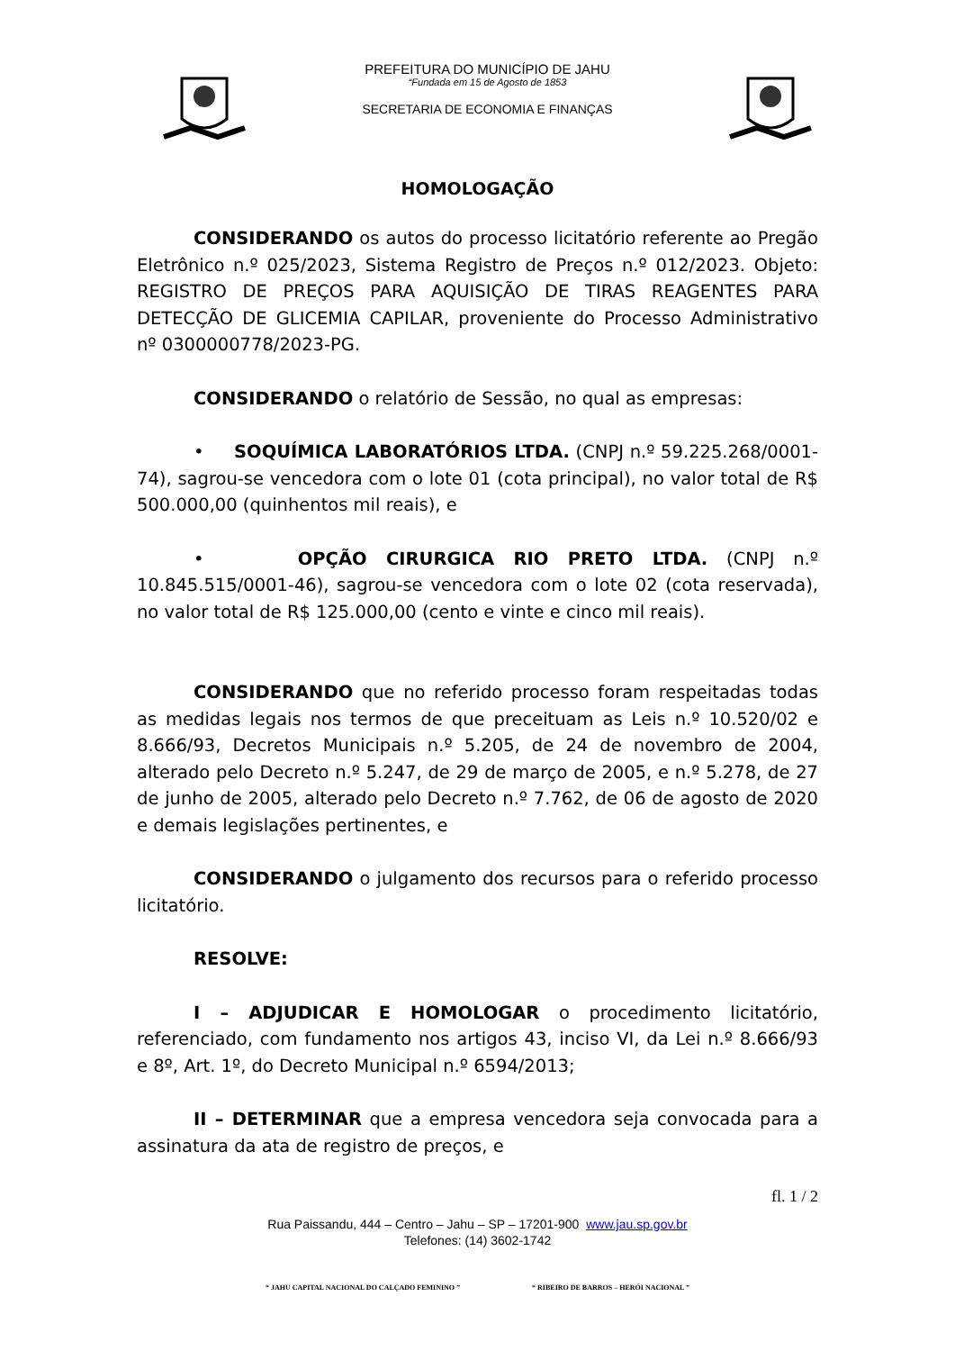PREFEITURA DO MUNICÍPIO DE JAHU
“Fundada em 15 de Agosto de 1853
SECRETARIA DE ECONOMIA E FINANÇAS
HOMOLOGAÇÃO
CONSIDERANDO os autos do processo licitatório referente ao Pregão Eletrônico n.º 025/2023, Sistema Registro de Preços n.º 012/2023. Objeto: REGISTRO DE PREÇOS PARA AQUISIÇÃO DE TIRAS REAGENTES PARA DETECÇÃO DE GLICEMIA CAPILAR, proveniente do Processo Administrativo nº 0300000778/2023-PG.
CONSIDERANDO o relatório de Sessão, no qual as empresas:
• SOQUÍMICA LABORATÓRIOS LTDA. (CNPJ n.º 59.225.268/0001-74), sagrou-se vencedora com o lote 01 (cota principal), no valor total de R$ 500.000,00 (quinhentos mil reais), e
• OPÇÃO CIRURGICA RIO PRETO LTDA. (CNPJ n.º 10.845.515/0001-46), sagrou-se vencedora com o lote 02 (cota reservada), no valor total de R$ 125.000,00 (cento e vinte e cinco mil reais).
CONSIDERANDO que no referido processo foram respeitadas todas as medidas legais nos termos de que preceituam as Leis n.º 10.520/02 e 8.666/93, Decretos Municipais n.º 5.205, de 24 de novembro de 2004, alterado pelo Decreto n.º 5.247, de 29 de março de 2005, e n.º 5.278, de 27 de junho de 2005, alterado pelo Decreto n.º 7.762, de 06 de agosto de 2020 e demais legislações pertinentes, e
CONSIDERANDO o julgamento dos recursos para o referido processo licitatório.
RESOLVE:
I – ADJUDICAR E HOMOLOGAR o procedimento licitatório, referenciado, com fundamento nos artigos 43, inciso VI, da Lei n.º 8.666/93 e 8º, Art. 1º, do Decreto Municipal n.º 6594/2013;
II – DETERMINAR que a empresa vencedora seja convocada para a assinatura da ata de registro de preços, e
fl. 1 / 2
Rua Paissandu, 444 – Centro – Jahu – SP – 17201-900 www.jau.sp.gov.br
Telefones: (14) 3602-1742
“ JAHU CAPITAL NACIONAL DO CALÇADO FEMININO ” “ RIBEIRO DE BARROS – HERÓI NACIONAL ”